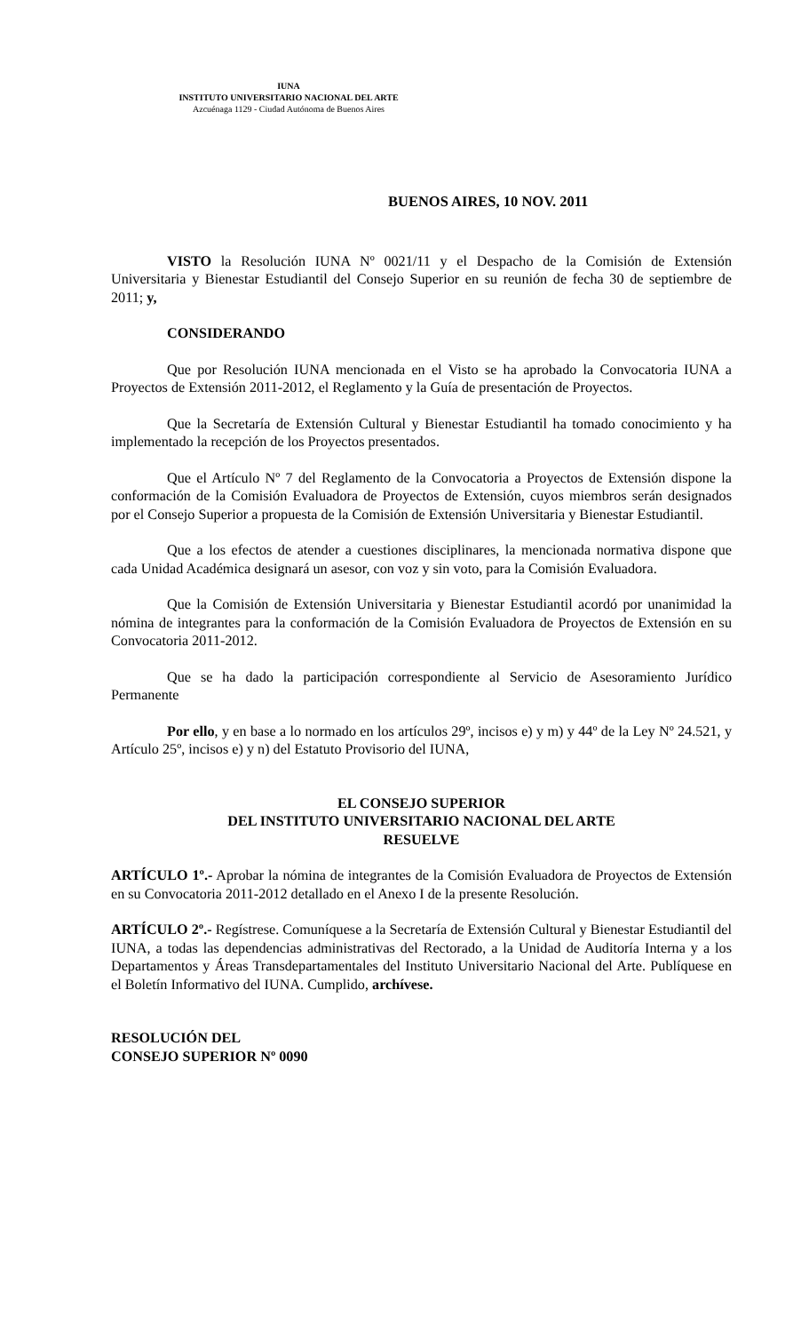IUNA
INSTITUTO UNIVERSITARIO NACIONAL DEL ARTE
Azcuénaga 1129 - Ciudad Autónoma de Buenos Aires
BUENOS AIRES, 10 NOV. 2011
VISTO la Resolución IUNA Nº 0021/11 y el Despacho de la Comisión de Extensión Universitaria y Bienestar Estudiantil del Consejo Superior en su reunión de fecha 30 de septiembre de 2011; y,
CONSIDERANDO
Que por Resolución IUNA mencionada en el Visto se ha aprobado la Convocatoria IUNA a Proyectos de Extensión 2011-2012, el Reglamento y la Guía de presentación de Proyectos.
Que la Secretaría de Extensión Cultural y Bienestar Estudiantil ha tomado conocimiento y ha implementado la recepción de los Proyectos presentados.
Que el Artículo Nº 7 del Reglamento de la Convocatoria a Proyectos de Extensión dispone la conformación de la Comisión Evaluadora de Proyectos de Extensión, cuyos miembros serán designados por el Consejo Superior a propuesta de la Comisión de Extensión Universitaria y Bienestar Estudiantil.
Que a los efectos de atender a cuestiones disciplinares, la mencionada normativa dispone que cada Unidad Académica designará un asesor, con voz y sin voto, para la Comisión Evaluadora.
Que la Comisión de Extensión Universitaria y Bienestar Estudiantil acordó por unanimidad la nómina de integrantes para la conformación de la Comisión Evaluadora de Proyectos de Extensión en su Convocatoria 2011-2012.
Que se ha dado la participación correspondiente al Servicio de Asesoramiento Jurídico Permanente
Por ello, y en base a lo normado en los artículos 29º, incisos e) y m) y 44º de la Ley Nº 24.521, y Artículo 25º, incisos e) y n) del Estatuto Provisorio del IUNA,
EL CONSEJO SUPERIOR
DEL INSTITUTO UNIVERSITARIO NACIONAL DEL ARTE
RESUELVE
ARTÍCULO 1º.- Aprobar la nómina de integrantes de la Comisión Evaluadora de Proyectos de Extensión en su Convocatoria 2011-2012 detallado en el Anexo I de la presente Resolución.
ARTÍCULO 2º.- Regístrese. Comuníquese a la Secretaría de Extensión Cultural y Bienestar Estudiantil del IUNA, a todas las dependencias administrativas del Rectorado, a la Unidad de Auditoría Interna y a los Departamentos y Áreas Transdepartamentales del Instituto Universitario Nacional del Arte. Publíquese en el Boletín Informativo del IUNA. Cumplido, archívese.
RESOLUCIÓN DEL
CONSEJO SUPERIOR Nº 0090